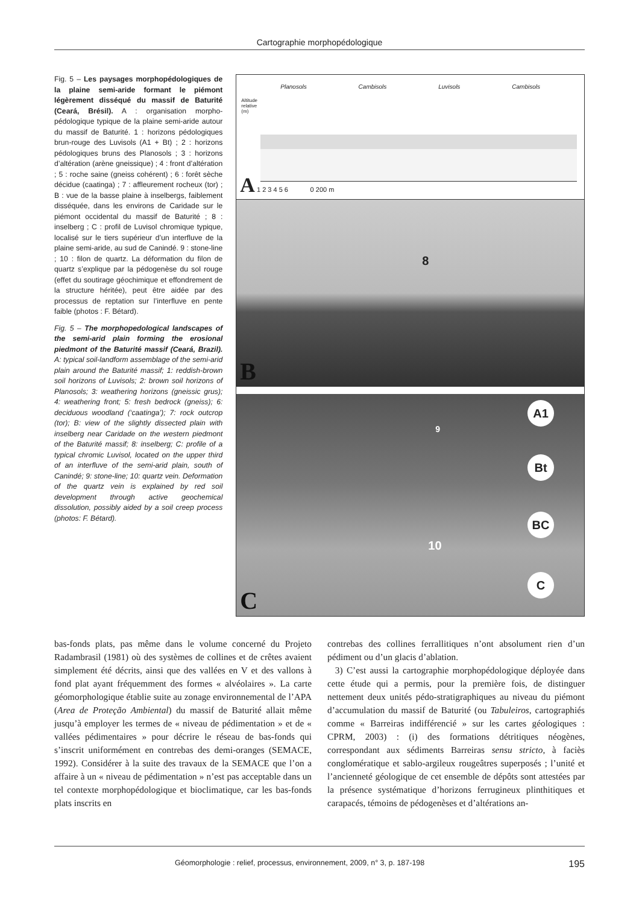Cartographie morphopédologique
Fig. 5 – Les paysages morphopédologiques de la plaine semi-aride formant le piémont légèrement disséqué du massif de Baturité (Ceará, Brésil). A : organisation morpho-pédologique typique de la plaine semi-aride autour du massif de Baturité. 1 : horizons pédologiques brun-rouge des Luvisols (A1 + Bt) ; 2 : horizons pédologiques bruns des Planosols ; 3 : horizons d’altération (arène gneissique) ; 4 : front d’altération ; 5 : roche saine (gneiss cohérent) ; 6 : forêt sèche décidue (caatinga) ; 7 : affleurement rocheux (tor) ; B : vue de la basse plaine à inselbergs, faiblement disséquée, dans les environs de Caridade sur le piémont occidental du massif de Baturité ; 8 : inselberg ; C : profil de Luvisol chromique typique, localisé sur le tiers supérieur d’un interfluve de la plaine semi-aride, au sud de Canindé. 9 : stone-line ; 10 : filon de quartz. La déformation du filon de quartz s’explique par la pédogenèse du sol rouge (effet du soutirage géochimique et effondrement de la structure héritée), peut être aidée par des processus de reptation sur l’interfluve en pente faible (photos : F. Bétard).
Fig. 5 – The morphopedological landscapes of the semi-arid plain forming the erosional piedmont of the Baturité massif (Ceará, Brazil). A: typical soil-landform assemblage of the semi-arid plain around the Baturité massif; 1: reddish-brown soil horizons of Luvisols; 2: brown soil horizons of Planosols; 3: weathering horizons (gneissic grus); 4: weathering front; 5: fresh bedrock (gneiss); 6: deciduous woodland (‘caatinga’); 7: rock outcrop (tor); B: view of the slightly dissected plain with inselberg near Caridade on the western piedmont of the Baturité massif; 8: inselberg; C: profile of a typical chromic Luvisol, located on the upper third of an interfluve of the semi-arid plain, south of Canindé; 9: stone-line; 10: quartz vein. Deformation of the quartz vein is explained by red soil development through active geochemical dissolution, possibly aided by a soil creep process (photos: F. Bétard).
Planosols Cambisols Luvisols Cambisols
Altitude
relative
(m)
A 1 2 3 4 5 6 0 200 m
8
B
A1
9
Bt
BC
10
C
C
bas-fonds plats, pas même dans le volume concerné du Projeto Radambrasil (1981) où des systèmes de collines et de crêtes avaient simplement été décrits, ainsi que des vallées en V et des vallons à fond plat ayant fréquemment des formes « alvéolaires ». La carte géomorphologique établie suite au zonage environnemental de l’APA (Area de Proteção Ambiental) du massif de Baturité allait même jusqu’à employer les termes de « niveau de pédimentation » et de « vallées pédimentaires » pour décrire le réseau de bas-fonds qui s’inscrit uniformément en contrebas des demi-oranges (SEMACE, 1992). Considérer à la suite des travaux de la SEMACE que l’on a affaire à un « niveau de pédimentation » n’est pas acceptable dans un tel contexte morphopédologique et bioclimatique, car les bas-fonds plats inscrits en
contrebas des collines ferrallitiques n’ont absolument rien d’un pédiment ou d’un glacis d’ablation.
3) C’est aussi la cartographie morphopédologique déployée dans cette étude qui a permis, pour la première fois, de distinguer nettement deux unités pédo-stratigraphiques au niveau du piémont d’accumulation du massif de Baturité (ou Tabuleiros, cartographiés comme « Barreiras indifférencié » sur les cartes géologiques : CPRM, 2003) : (i) des formations détritiques néogènes, correspondant aux sédiments Barreiras sensu stricto, à faciès conglomératique et sablo-argileux rougeâtres superposés ; l’unité et l’ancienneté géologique de cet ensemble de dépôts sont attestées par la présence systématique d’horizons ferrugineux plinthitiques et carapacés, témoins de pédogenèses et d’altérations an-
Géomorphologie : relief, processus, environnement, 2009, n° 3, p. 187-198 195